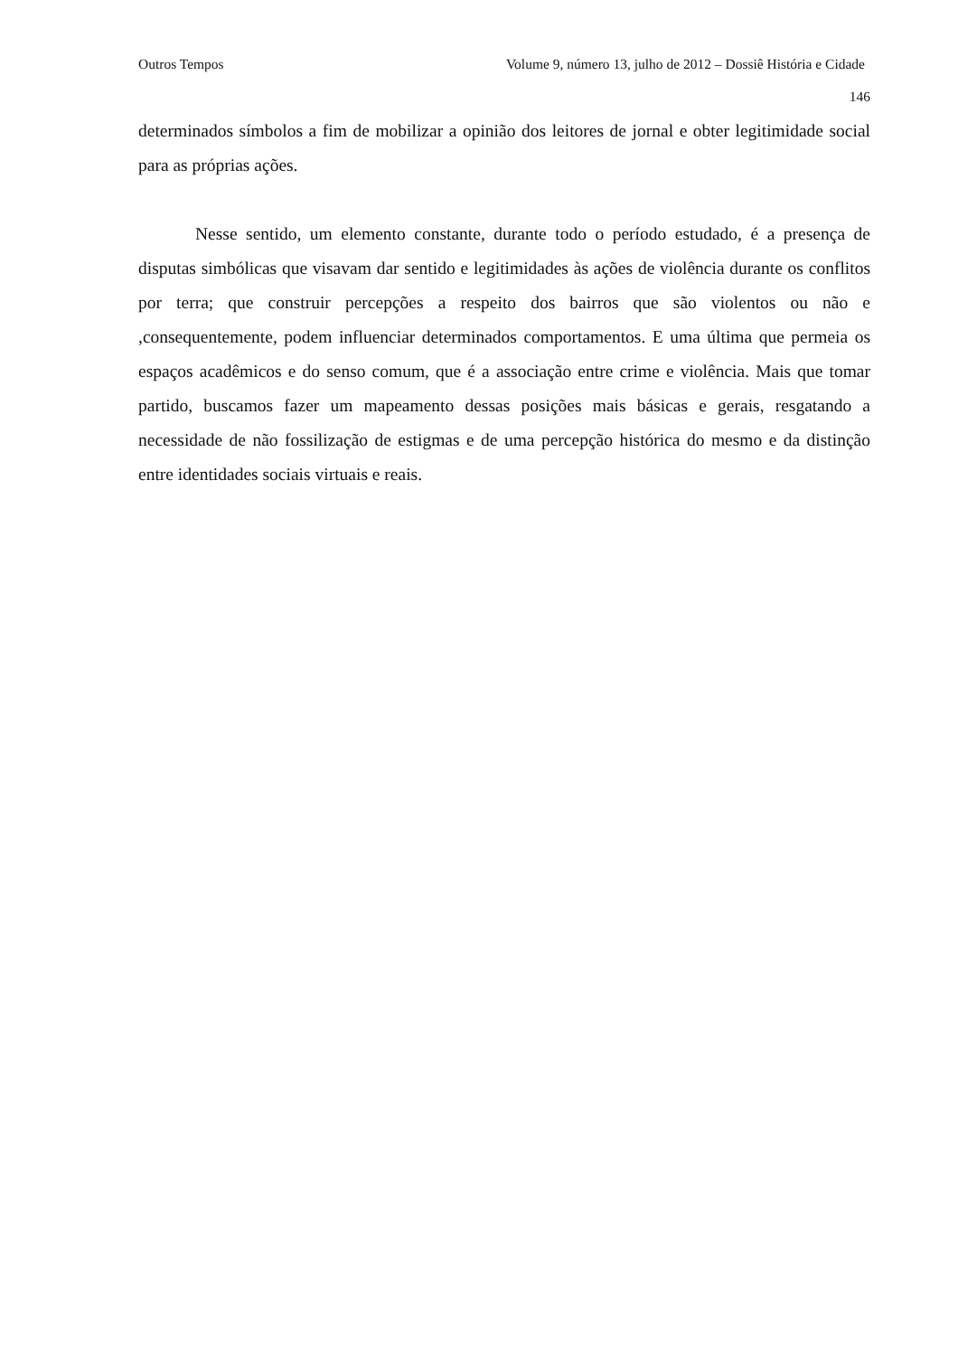Outros Tempos Volume 9, número 13, julho de 2012 – Dossiê História e Cidade
146
determinados símbolos a fim de mobilizar a opinião dos leitores de jornal e obter legitimidade social para as próprias ações.
Nesse sentido, um elemento constante, durante todo o período estudado, é a presença de disputas simbólicas que visavam dar sentido e legitimidades às ações de violência durante os conflitos por terra; que construir percepções a respeito dos bairros que são violentos ou não e ,consequentemente, podem influenciar determinados comportamentos. E uma última que permeia os espaços acadêmicos e do senso comum, que é a associação entre crime e violência. Mais que tomar partido, buscamos fazer um mapeamento dessas posições mais básicas e gerais, resgatando a necessidade de não fossilização de estigmas e de uma percepção histórica do mesmo e da distinção entre identidades sociais virtuais e reais.